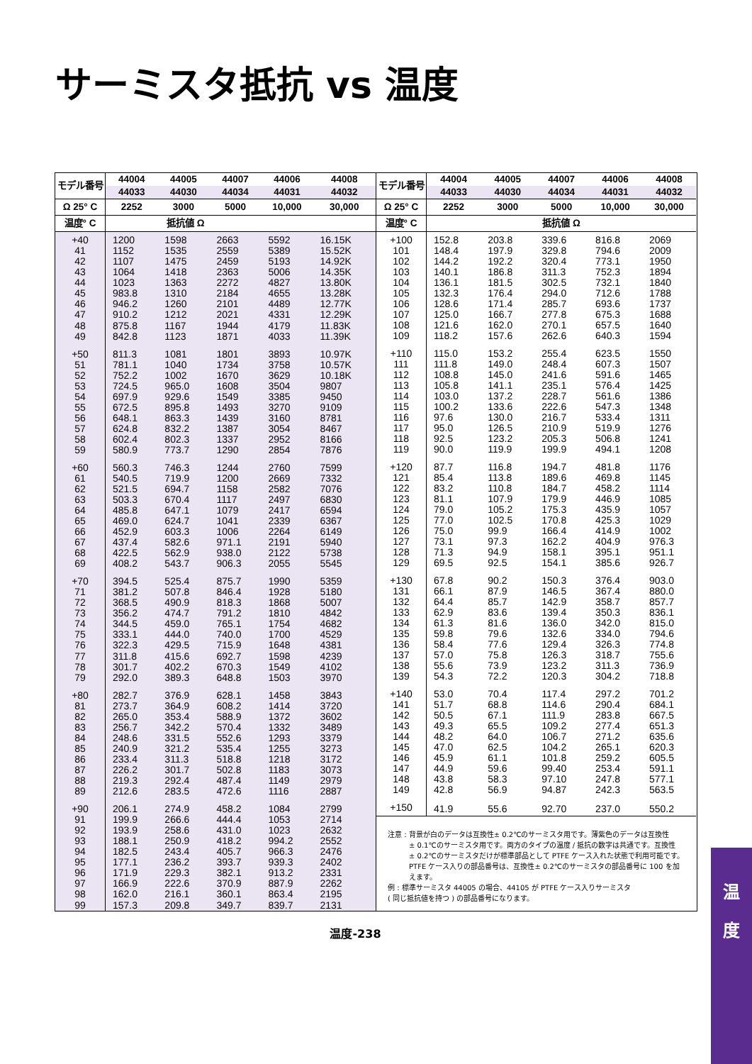サーミスタ抵抗 vs 温度
| モデル番号 | 44004 | 44005 | 44007 | 44006 | 44008 |
| --- | --- | --- | --- | --- | --- |
| | 44033 | 44030 | 44034 | 44031 | 44032 |
| Ω 25° C | 2252 | 3000 | 5000 | 10,000 | 30,000 |
| 温度° C | 抵抗値 Ω | | | | |
| +40 | 1200 | 1598 | 2663 | 5592 | 16.15K |
| 41 | 1152 | 1535 | 2559 | 5389 | 15.52K |
| 42 | 1107 | 1475 | 2459 | 5193 | 14.92K |
| 43 | 1064 | 1418 | 2363 | 5006 | 14.35K |
| 44 | 1023 | 1363 | 2272 | 4827 | 13.80K |
| 45 | 983.8 | 1310 | 2184 | 4655 | 13.28K |
| 46 | 946.2 | 1260 | 2101 | 4489 | 12.77K |
| 47 | 910.2 | 1212 | 2021 | 4331 | 12.29K |
| 48 | 875.8 | 1167 | 1944 | 4179 | 11.83K |
| 49 | 842.8 | 1123 | 1871 | 4033 | 11.39K |
| +50 | 811.3 | 1081 | 1801 | 3893 | 10.97K |
| 51 | 781.1 | 1040 | 1734 | 3758 | 10.57K |
| 52 | 752.2 | 1002 | 1670 | 3629 | 10.18K |
| 53 | 724.5 | 965.0 | 1608 | 3504 | 9807 |
| 54 | 697.9 | 929.6 | 1549 | 3385 | 9450 |
| 55 | 672.5 | 895.8 | 1493 | 3270 | 9109 |
| 56 | 648.1 | 863.3 | 1439 | 3160 | 8781 |
| 57 | 624.8 | 832.2 | 1387 | 3054 | 8467 |
| 58 | 602.4 | 802.3 | 1337 | 2952 | 8166 |
| 59 | 580.9 | 773.7 | 1290 | 2854 | 7876 |
| +60 | 560.3 | 746.3 | 1244 | 2760 | 7599 |
| 61 | 540.5 | 719.9 | 1200 | 2669 | 7332 |
| 62 | 521.5 | 694.7 | 1158 | 2582 | 7076 |
| 63 | 503.3 | 670.4 | 1117 | 2497 | 6830 |
| 64 | 485.8 | 647.1 | 1079 | 2417 | 6594 |
| 65 | 469.0 | 624.7 | 1041 | 2339 | 6367 |
| 66 | 452.9 | 603.3 | 1006 | 2264 | 6149 |
| 67 | 437.4 | 582.6 | 971.1 | 2191 | 5940 |
| 68 | 422.5 | 562.9 | 938.0 | 2122 | 5738 |
| 69 | 408.2 | 543.7 | 906.3 | 2055 | 5545 |
| +70 | 394.5 | 525.4 | 875.7 | 1990 | 5359 |
| 71 | 381.2 | 507.8 | 846.4 | 1928 | 5180 |
| 72 | 368.5 | 490.9 | 818.3 | 1868 | 5007 |
| 73 | 356.2 | 474.7 | 791.2 | 1810 | 4842 |
| 74 | 344.5 | 459.0 | 765.1 | 1754 | 4682 |
| 75 | 333.1 | 444.0 | 740.0 | 1700 | 4529 |
| 76 | 322.3 | 429.5 | 715.9 | 1648 | 4381 |
| 77 | 311.8 | 415.6 | 692.7 | 1598 | 4239 |
| 78 | 301.7 | 402.2 | 670.3 | 1549 | 4102 |
| 79 | 292.0 | 389.3 | 648.8 | 1503 | 3970 |
| +80 | 282.7 | 376.9 | 628.1 | 1458 | 3843 |
| 81 | 273.7 | 364.9 | 608.2 | 1414 | 3720 |
| 82 | 265.0 | 353.4 | 588.9 | 1372 | 3602 |
| 83 | 256.7 | 342.2 | 570.4 | 1332 | 3489 |
| 84 | 248.6 | 331.5 | 552.6 | 1293 | 3379 |
| 85 | 240.9 | 321.2 | 535.4 | 1255 | 3273 |
| 86 | 233.4 | 311.3 | 518.8 | 1218 | 3172 |
| 87 | 226.2 | 301.7 | 502.8 | 1183 | 3073 |
| 88 | 219.3 | 292.4 | 487.4 | 1149 | 2979 |
| 89 | 212.6 | 283.5 | 472.6 | 1116 | 2887 |
| +90 | 206.1 | 274.9 | 458.2 | 1084 | 2799 |
| 91 | 199.9 | 266.6 | 444.4 | 1053 | 2714 |
| 92 | 193.9 | 258.6 | 431.0 | 1023 | 2632 |
| 93 | 188.1 | 250.9 | 418.2 | 994.2 | 2552 |
| 94 | 182.5 | 243.4 | 405.7 | 966.3 | 2476 |
| 95 | 177.1 | 236.2 | 393.7 | 939.3 | 2402 |
| 96 | 171.9 | 229.3 | 382.1 | 913.2 | 2331 |
| 97 | 166.9 | 222.6 | 370.9 | 887.9 | 2262 |
| 98 | 162.0 | 216.1 | 360.1 | 863.4 | 2195 |
| 99 | 157.3 | 209.8 | 349.7 | 839.7 | 2131 |
| モデル番号 | 44004 | 44005 | 44007 | 44006 | 44008 |
| --- | --- | --- | --- | --- | --- |
| | 44033 | 44030 | 44034 | 44031 | 44032 |
| Ω 25° C | 2252 | 3000 | 5000 | 10,000 | 30,000 |
| 温度° C | 抵抗値 Ω | | | | |
| +100 | 152.8 | 203.8 | 339.6 | 816.8 | 2069 |
| 101 | 148.4 | 197.9 | 329.8 | 794.6 | 2009 |
| 102 | 144.2 | 192.2 | 320.4 | 773.1 | 1950 |
| 103 | 140.1 | 186.8 | 311.3 | 752.3 | 1894 |
| 104 | 136.1 | 181.5 | 302.5 | 732.1 | 1840 |
| 105 | 132.3 | 176.4 | 294.0 | 712.6 | 1788 |
| 106 | 128.6 | 171.4 | 285.7 | 693.6 | 1737 |
| 107 | 125.0 | 166.7 | 277.8 | 675.3 | 1688 |
| 108 | 121.6 | 162.0 | 270.1 | 657.5 | 1640 |
| 109 | 118.2 | 157.6 | 262.6 | 640.3 | 1594 |
| +110 | 115.0 | 153.2 | 255.4 | 623.5 | 1550 |
| 111 | 111.8 | 149.0 | 248.4 | 607.3 | 1507 |
| 112 | 108.8 | 145.0 | 241.6 | 591.6 | 1465 |
| 113 | 105.8 | 141.1 | 235.1 | 576.4 | 1425 |
| 114 | 103.0 | 137.2 | 228.7 | 561.6 | 1386 |
| 115 | 100.2 | 133.6 | 222.6 | 547.3 | 1348 |
| 116 | 97.6 | 130.0 | 216.7 | 533.4 | 1311 |
| 117 | 95.0 | 126.5 | 210.9 | 519.9 | 1276 |
| 118 | 92.5 | 123.2 | 205.3 | 506.8 | 1241 |
| 119 | 90.0 | 119.9 | 199.9 | 494.1 | 1208 |
| +120 | 87.7 | 116.8 | 194.7 | 481.8 | 1176 |
| 121 | 85.4 | 113.8 | 189.6 | 469.8 | 1145 |
| 122 | 83.2 | 110.8 | 184.7 | 458.2 | 1114 |
| 123 | 81.1 | 107.9 | 179.9 | 446.9 | 1085 |
| 124 | 79.0 | 105.2 | 175.3 | 435.9 | 1057 |
| 125 | 77.0 | 102.5 | 170.8 | 425.3 | 1029 |
| 126 | 75.0 | 99.9 | 166.4 | 414.9 | 1002 |
| 127 | 73.1 | 97.3 | 162.2 | 404.9 | 976.3 |
| 128 | 71.3 | 94.9 | 158.1 | 395.1 | 951.1 |
| 129 | 69.5 | 92.5 | 154.1 | 385.6 | 926.7 |
| +130 | 67.8 | 90.2 | 150.3 | 376.4 | 903.0 |
| 131 | 66.1 | 87.9 | 146.5 | 367.4 | 880.0 |
| 132 | 64.4 | 85.7 | 142.9 | 358.7 | 857.7 |
| 133 | 62.9 | 83.6 | 139.4 | 350.3 | 836.1 |
| 134 | 61.3 | 81.6 | 136.0 | 342.0 | 815.0 |
| 135 | 59.8 | 79.6 | 132.6 | 334.0 | 794.6 |
| 136 | 58.4 | 77.6 | 129.4 | 326.3 | 774.8 |
| 137 | 57.0 | 75.8 | 126.3 | 318.7 | 755.6 |
| 138 | 55.6 | 73.9 | 123.2 | 311.3 | 736.9 |
| 139 | 54.3 | 72.2 | 120.3 | 304.2 | 718.8 |
| +140 | 53.0 | 70.4 | 117.4 | 297.2 | 701.2 |
| 141 | 51.7 | 68.8 | 114.6 | 290.4 | 684.1 |
| 142 | 50.5 | 67.1 | 111.9 | 283.8 | 667.5 |
| 143 | 49.3 | 65.5 | 109.2 | 277.4 | 651.3 |
| 144 | 48.2 | 64.0 | 106.7 | 271.2 | 635.6 |
| 145 | 47.0 | 62.5 | 104.2 | 265.1 | 620.3 |
| 146 | 45.9 | 61.1 | 101.8 | 259.2 | 605.5 |
| 147 | 44.9 | 59.6 | 99.40 | 253.4 | 591.1 |
| 148 | 43.8 | 58.3 | 97.10 | 247.8 | 577.1 |
| 149 | 42.8 | 56.9 | 94.87 | 242.3 | 563.5 |
| +150 | 41.9 | 55.6 | 92.70 | 237.0 | 550.2 |
| 注意 : 背景が白のデータは互換性± 0.2℃のサーミスタ用です。薄紫色のデータは互換性 ± 0.1℃のサーミスタ用です。両方のタイプの温度 / 抵抗の数字は共通です。互換性 ± 0.2℃のサーミスタだけが標準部品として PTFE ケース入れた状態で利用可能です。 PTFE ケース入りの部品番号は、互換性± 0.2℃のサーミスタの部品番号に 100 を加 えます。 例 : 標準サーミスタ 44005 の場合、44105 が PTFE ケース入りサーミスタ ( 同じ抵抗値を持つ ) の部品番号になります。 | | | | | |
温度-238
温
度